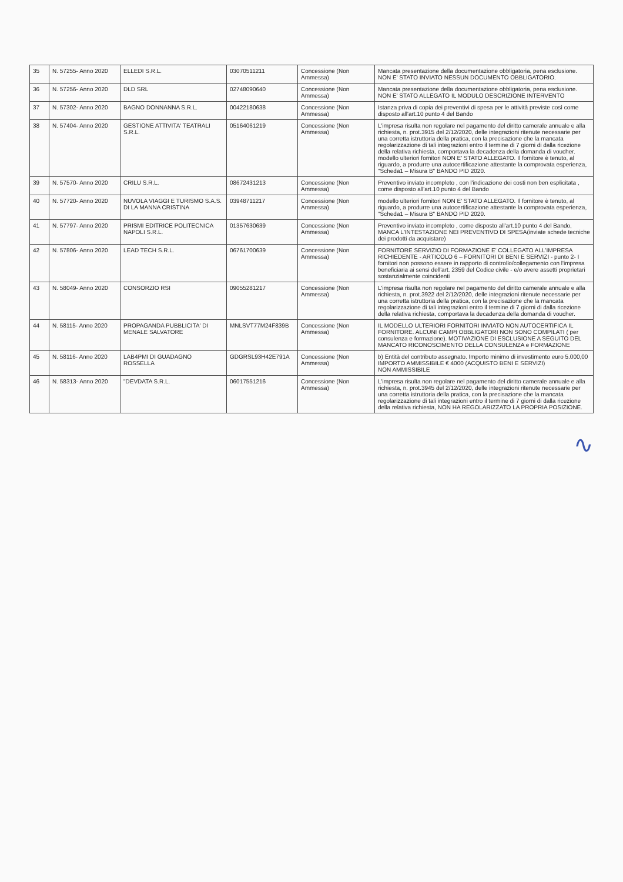| 35 | N. 57255- Anno 2020 | ELLEDI S.R.L. | 03070511211 | Concessione (Non Ammessa) | Mancata presentazione della documentazione obbligatoria, pena esclusione. NON E' STATO INVIATO NESSUN DOCUMENTO OBBLIGATORIO. |
| 36 | N. 57256- Anno 2020 | DLD SRL | 02748090640 | Concessione (Non Ammessa) | Mancata presentazione della documentazione obbligatoria, pena esclusione. NON E' STATO ALLEGATO IL MODULO DESCRIZIONE INTERVENTO |
| 37 | N. 57302- Anno 2020 | BAGNO DONNANNA S.R.L. | 00422180638 | Concessione (Non Ammessa) | Istanza priva di copia dei preventivi di spesa per le attività previste così come disposto all'art.10 punto 4 del Bando |
| 38 | N. 57404- Anno 2020 | GESTIONE ATTIVITA' TEATRALI S.R.L. | 05164061219 | Concessione (Non Ammessa) | L'impresa risulta non regolare nel pagamento del diritto camerale annuale e alla richiesta, n. prot.3915 del 2/12/2020, delle integrazioni ritenute necessarie per una corretta istruttoria della pratica, con la precisazione che la mancata regolarizzazione di tali integrazioni entro il termine di 7 giorni di dalla ricezione della relativa richiesta, comportava la decadenza della domanda di voucher. modello ulteriori fornitori NON E' STATO ALLEGATO. Il fornitore è tenuto, al riguardo, a produrre una autocertificazione attestante la comprovata esperienza, "Scheda1 – Misura B" BANDO PID 2020. |
| 39 | N. 57570- Anno 2020 | CRILU S.R.L. | 08672431213 | Concessione (Non Ammessa) | Preventivo inviato incompleto , con l'indicazione dei costi non ben esplicitata , come disposto all'art.10 punto 4 del Bando |
| 40 | N. 57720- Anno 2020 | NUVOLA VIAGGI E TURISMO S.A.S. DI LA MANNA CRISTINA | 03948711217 | Concessione (Non Ammessa) | modello ulteriori fornitori NON E' STATO ALLEGATO. Il fornitore è tenuto, al riguardo, a produrre una autocertificazione attestante la comprovata esperienza, "Scheda1 – Misura B" BANDO PID 2020. |
| 41 | N. 57797- Anno 2020 | PRISMI EDITRICE POLITECNICA NAPOLI S.R.L. | 01357630639 | Concessione (Non Ammessa) | Preventivo inviato incompleto , come disposto all'art.10 punto 4 del Bando, MANCA L'INTESTAZIONE NEI PREVENTIVO DI SPESA(inviate schede tecniche dei prodotti da acquistare) |
| 42 | N. 57806- Anno 2020 | LEAD TECH S.R.L. | 06761700639 | Concessione (Non Ammessa) | FORNITORE SERVIZIO DI FORMAZIONE E' COLLEGATO ALL'IMPRESA RICHIEDENTE - ARTICOLO 6 – FORNITORI DI BENI E SERVIZI - punto 2- I fornitori non possono essere in rapporto di controllo/collegamento con l'impresa beneficiaria ai sensi dell'art. 2359 del Codice civile - e/o avere assetti proprietari sostanzialmente coincidenti |
| 43 | N. 58049- Anno 2020 | CONSORZIO RSI | 09055281217 | Concessione (Non Ammessa) | L'impresa risulta non regolare nel pagamento del diritto camerale annuale e alla richiesta, n. prot.3922 del 2/12/2020, delle integrazioni ritenute necessarie per una corretta istruttoria della pratica, con la precisazione che la mancata regolarizzazione di tali integrazioni entro il termine di 7 giorni di dalla ricezione della relativa richiesta, comportava la decadenza della domanda di voucher. |
| 44 | N. 58115- Anno 2020 | PROPAGANDA PUBBLICITA' DI MENALE SALVATORE | MNLSVT77M24F839B | Concessione (Non Ammessa) | IL MODELLO ULTERIORI FORNITORI INVIATO NON AUTOCERTIFICA IL FORNITORE. ALCUNI CAMPI OBBLIGATORI NON SONO COMPILATI ( per consulenza e formazione). MOTIVAZIONE DI ESCLUSIONE A SEGUITO DEL MANCATO RICONOSCIMENTO DELLA CONSULENZA e FORMAZIONE |
| 45 | N. 58116- Anno 2020 | LAB4PMI DI GUADAGNO ROSSELLA | GDGRSL93H42E791A | Concessione (Non Ammessa) | b) Entità del contributo assegnato. Importo minimo di investimento euro 5.000,00 IMPORTO AMMISSIBILE € 4000 (ACQUISTO BENI E SERVIZI) NON AMMISSIBILE |
| 46 | N. 58313- Anno 2020 | "DEVDATA S.R.L. | 06017551216 | Concessione (Non Ammessa) | L'impresa risulta non regolare nel pagamento del diritto camerale annuale e alla richiesta, n. prot.3945 del 2/12/2020, delle integrazioni ritenute necessarie per una corretta istruttoria della pratica, con la precisazione che la mancata regolarizzazione di tali integrazioni entro il termine di 7 giorni di dalla ricezione della relativa richiesta, NON HA REGOLARIZZATO LA PROPRIA POSIZIONE. |
∿